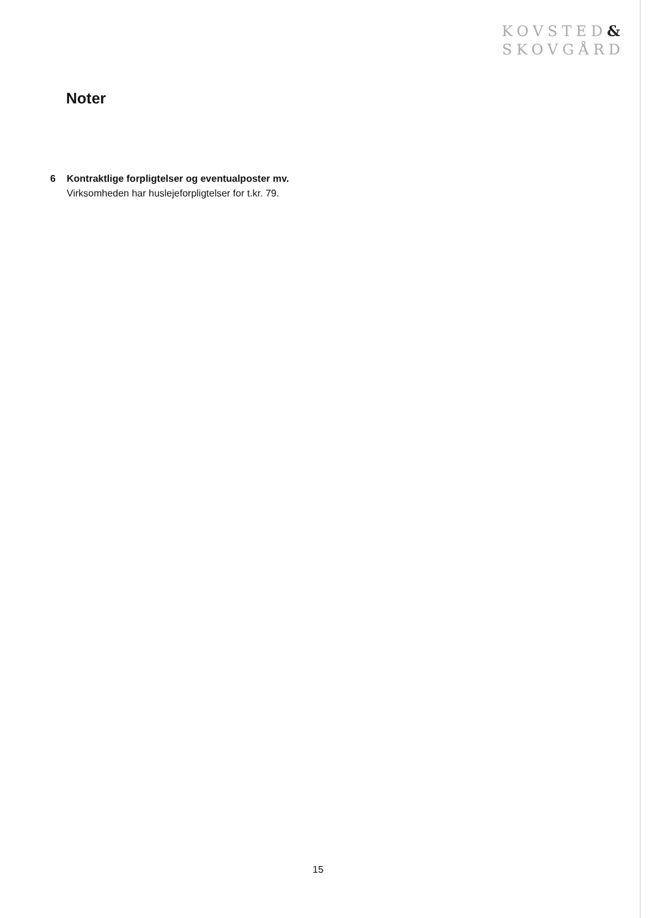KOVSTED&
SKOVGÅRD
Noter
6 Kontraktlige forpligtelser og eventualposter mv.
Virksomheden har huslejeforpligtelser for t.kr. 79.
15